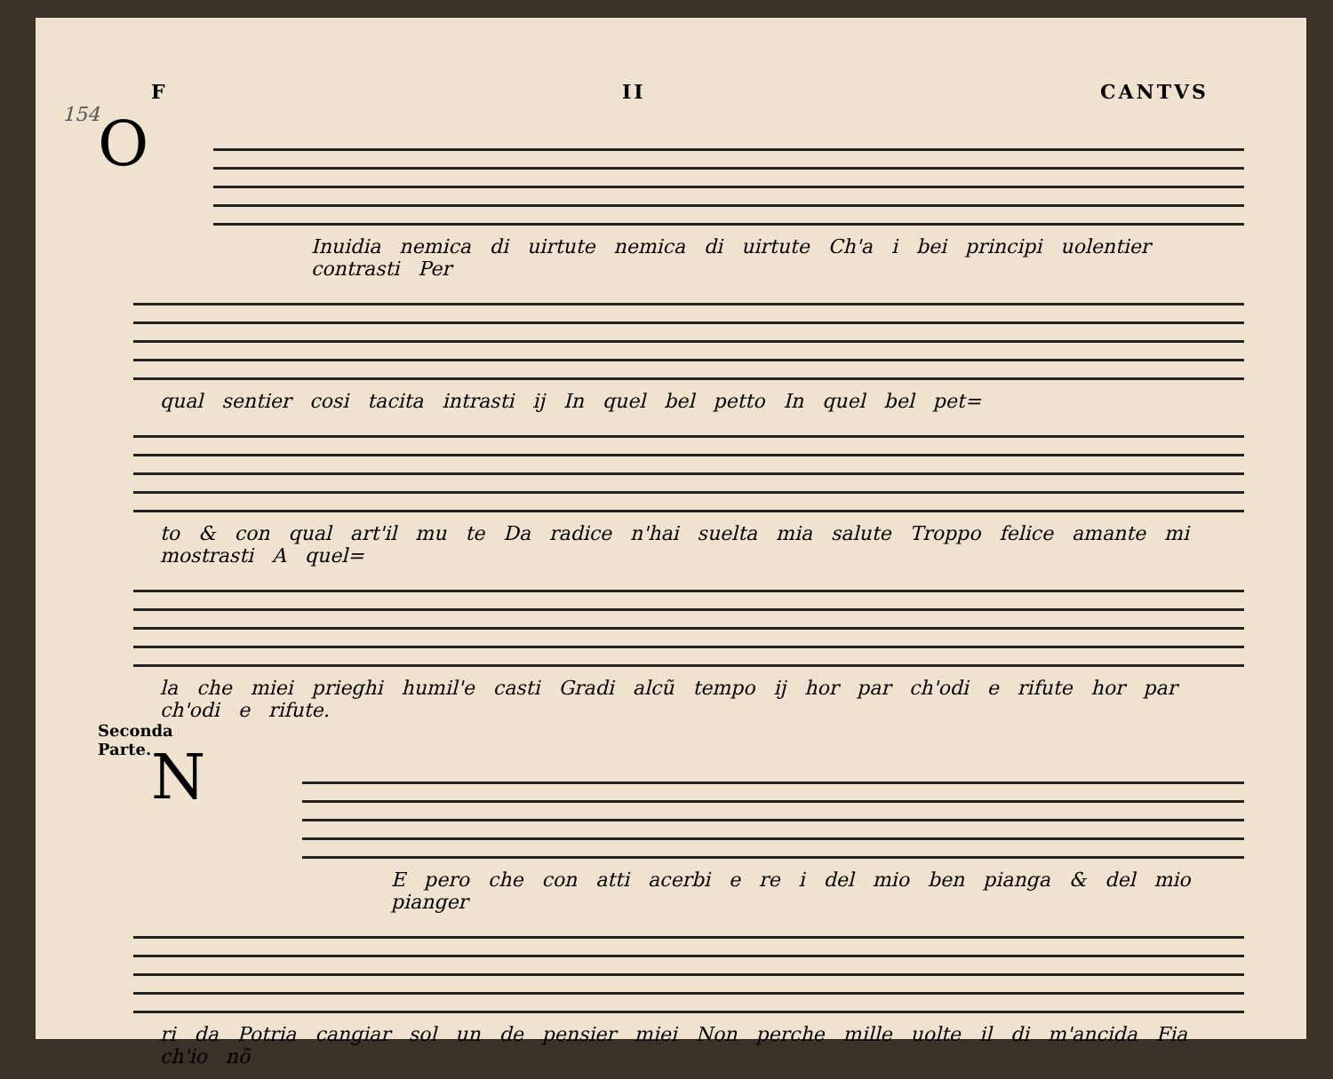F II CANTVS
154
O
Inuidia nemica di uirtute nemica di uirtute Ch'a i bei principi uolentier contrasti Per
qual sentier cosi tacita intrasti ij In quel bel petto In quel bel pet=
to & con qual art'il mu te Da radice n'hai suelta mia salute Troppo felice amante mi mostrasti A quel=
la che miei prieghi humil'e casti Gradi alcũ tempo ij hor par ch'odi e rifute hor par ch'odi e rifute.
Seconda
Parte.
N
E pero che con atti acerbi e re i del mio ben pianga & del mio pianger
ri da Potria cangiar sol un de pensier miei Non perche mille uolte il di m'ancida Fia ch'io nõ